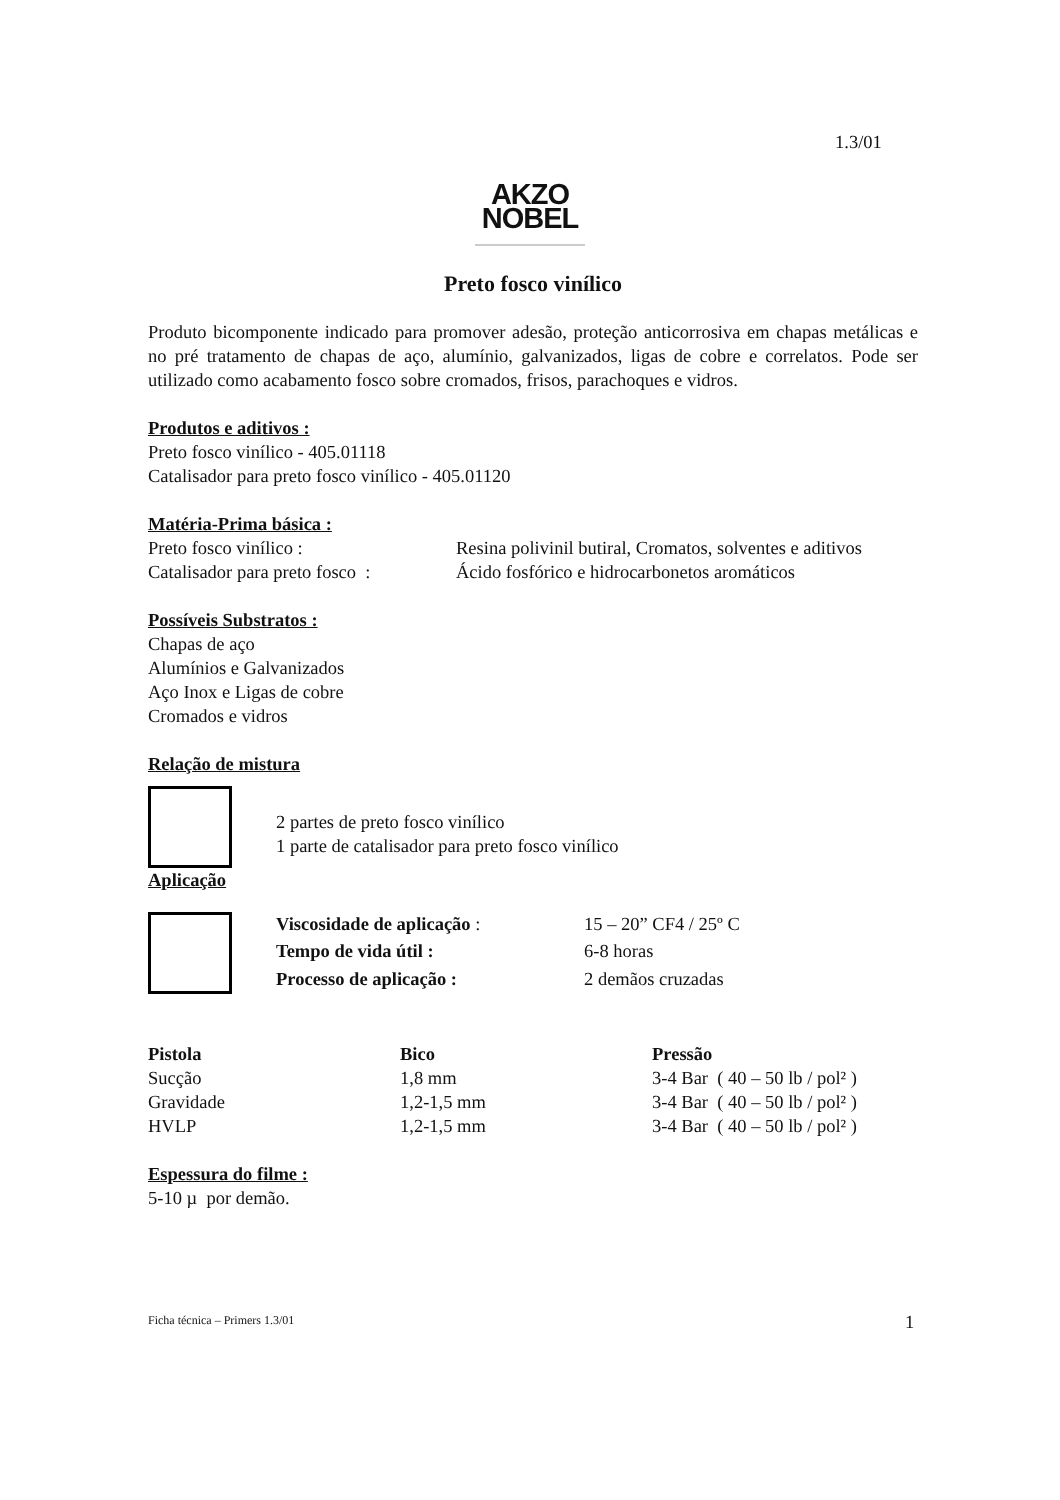1.3/01
AKZO NOBEL
Preto fosco vinílico
Produto bicomponente indicado para promover adesão, proteção anticorrosiva em chapas metálicas e no pré tratamento de chapas de aço, alumínio, galvanizados, ligas de cobre e correlatos. Pode ser utilizado como acabamento fosco sobre cromados, frisos, parachoques e vidros.
Produtos e aditivos :
Preto fosco vinílico - 405.01118
Catalisador para preto fosco vinílico - 405.01120
Matéria-Prima básica :
| Preto fosco vinílico : | Resina polivinil butiral, Cromatos, solventes e aditivos |
| Catalisador para preto fosco : | Ácido fosfórico e hidrocarbonetos aromáticos |
Possíveis Substratos :
Chapas de aço
Alumínios e Galvanizados
Aço Inox e Ligas de cobre
Cromados e vidros
Relação de mistura
| | 2 partes de preto fosco vinílico 1 parte de catalisador para preto fosco vinílico |
Aplicação
| | Viscosidade de aplicação : | 15 – 20” CF4 / 25º C |
| | Tempo de vida útil : | 6-8 horas |
| | Processo de aplicação : | 2 demãos cruzadas |
| Pistola | Bico | Pressão |
| --- | --- | --- |
| Sucção | 1,8 mm | 3-4 Bar ( 40 – 50 lb / pol² ) |
| Gravidade | 1,2-1,5 mm | 3-4 Bar ( 40 – 50 lb / pol² ) |
| HVLP | 1,2-1,5 mm | 3-4 Bar ( 40 – 50 lb / pol² ) |
Espessura do filme :
5-10 µ por demão.
Ficha técnica – Primers 1.3/01 1